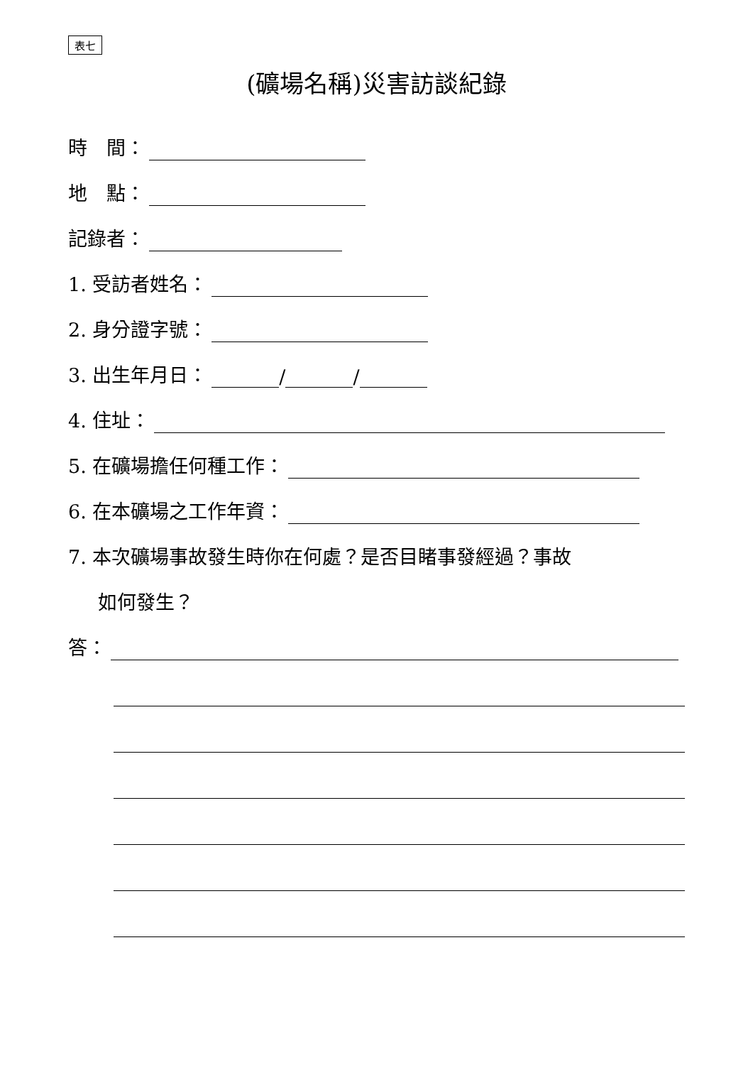表七
(礦場名稱)災害訪談紀錄
時　間：
地　點：
記錄者：
1. 受訪者姓名：
2. 身分證字號：
3. 出生年月日： / /
4. 住址：
5. 在礦場擔任何種工作：
6. 在本礦場之工作年資：
7. 本次礦場事故發生時你在何處？是否目睹事發經過？事故
如何發生？
答：